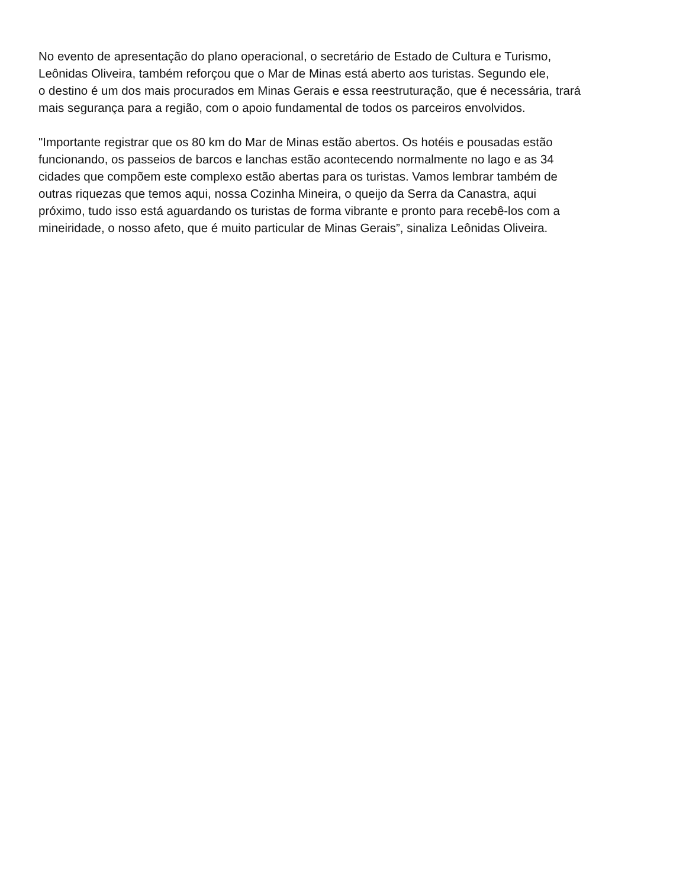No evento de apresentação do plano operacional, o secretário de Estado de Cultura e Turismo,
Leônidas Oliveira, também reforçou que o Mar de Minas está aberto aos turistas. Segundo ele,
o destino é um dos mais procurados em Minas Gerais e essa reestruturação, que é necessária, trará
mais segurança para a região, com o apoio fundamental de todos os parceiros envolvidos.
"Importante registrar que os 80 km do Mar de Minas estão abertos. Os hotéis e pousadas estão
funcionando, os passeios de barcos e lanchas estão acontecendo normalmente no lago e as 34
cidades que compõem este complexo estão abertas para os turistas. Vamos lembrar também de
outras riquezas que temos aqui, nossa Cozinha Mineira, o queijo da Serra da Canastra, aqui
próximo, tudo isso está aguardando os turistas de forma vibrante e pronto para recebê-los com a
mineiridade, o nosso afeto, que é muito particular de Minas Gerais”, sinaliza Leônidas Oliveira.